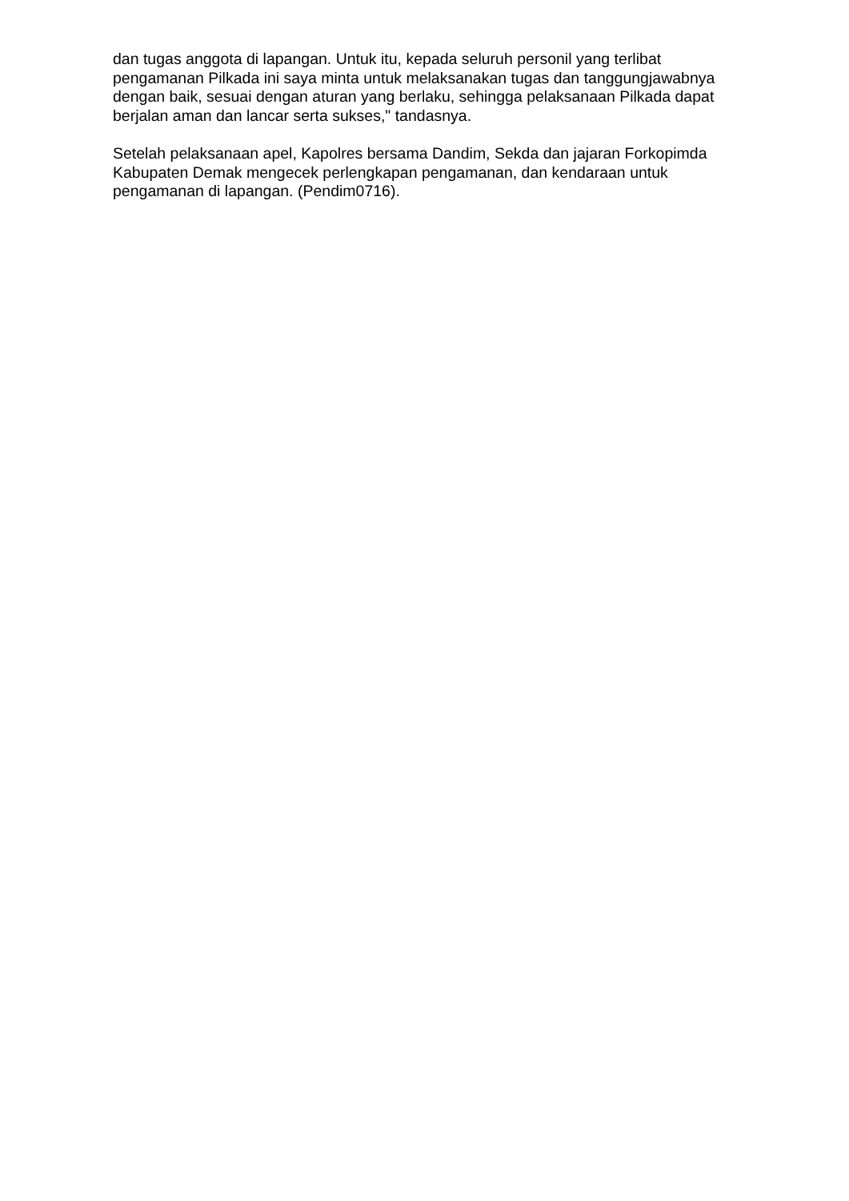dan tugas anggota di lapangan. Untuk itu, kepada seluruh personil yang terlibat pengamanan Pilkada ini saya minta untuk melaksanakan tugas dan tanggungjawabnya dengan baik, sesuai dengan aturan yang berlaku, sehingga pelaksanaan Pilkada dapat berjalan aman dan lancar serta sukses," tandasnya.
Setelah pelaksanaan apel, Kapolres bersama Dandim, Sekda dan jajaran Forkopimda Kabupaten Demak mengecek perlengkapan pengamanan, dan kendaraan untuk pengamanan di lapangan. (Pendim0716).